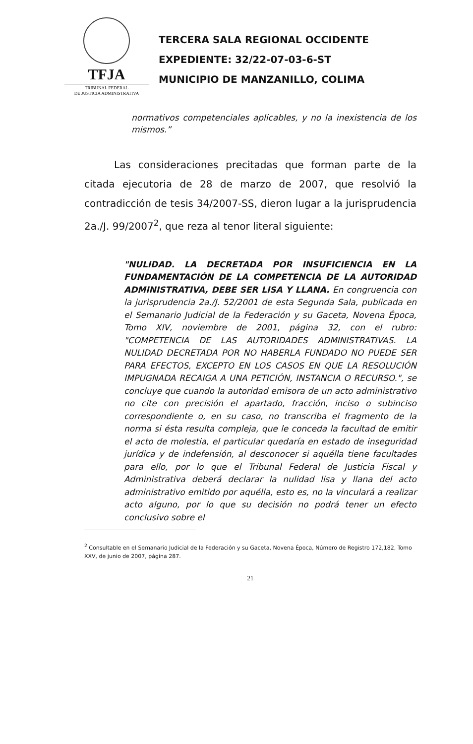TFJA
TRIBUNAL FEDERAL
DE JUSTICIA ADMINISTRATIVA
TERCERA SALA REGIONAL OCCIDENTE
EXPEDIENTE: 32/22-07-03-6-ST
MUNICIPIO DE MANZANILLO, COLIMA
normativos competenciales aplicables, y no la inexistencia de los mismos.”
Las consideraciones precitadas que forman parte de la citada ejecutoria de 28 de marzo de 2007, que resolvió la contradicción de tesis 34/2007-SS, dieron lugar a la jurisprudencia 2a./J. 99/2007<sup>2</sup>, que reza al tenor literal siguiente:
"NULIDAD. LA DECRETADA POR INSUFICIENCIA EN LA FUNDAMENTACIÓN DE LA COMPETENCIA DE LA AUTORIDAD ADMINISTRATIVA, DEBE SER LISA Y LLANA. En congruencia con la jurisprudencia 2a./J. 52/2001 de esta Segunda Sala, publicada en el Semanario Judicial de la Federación y su Gaceta, Novena Época, Tomo XIV, noviembre de 2001, página 32, con el rubro: "COMPETENCIA DE LAS AUTORIDADES ADMINISTRATIVAS. LA NULIDAD DECRETADA POR NO HABERLA FUNDADO NO PUEDE SER PARA EFECTOS, EXCEPTO EN LOS CASOS EN QUE LA RESOLUCIÓN IMPUGNADA RECAIGA A UNA PETICIÓN, INSTANCIA O RECURSO.", se concluye que cuando la autoridad emisora de un acto administrativo no cite con precisión el apartado, fracción, inciso o subinciso correspondiente o, en su caso, no transcriba el fragmento de la norma si ésta resulta compleja, que le conceda la facultad de emitir el acto de molestia, el particular quedaría en estado de inseguridad jurídica y de indefensión, al desconocer si aquélla tiene facultades para ello, por lo que el Tribunal Federal de Justicia Fiscal y Administrativa deberá declarar la nulidad lisa y llana del acto administrativo emitido por aquélla, esto es, no la vinculará a realizar acto alguno, por lo que su decisión no podrá tener un efecto conclusivo sobre el
<sup>2</sup> Consultable en el Semanario Judicial de la Federación y su Gaceta, Novena Época, Número de Registro 172,182, Tomo XXV, de junio de 2007, página 287.
21